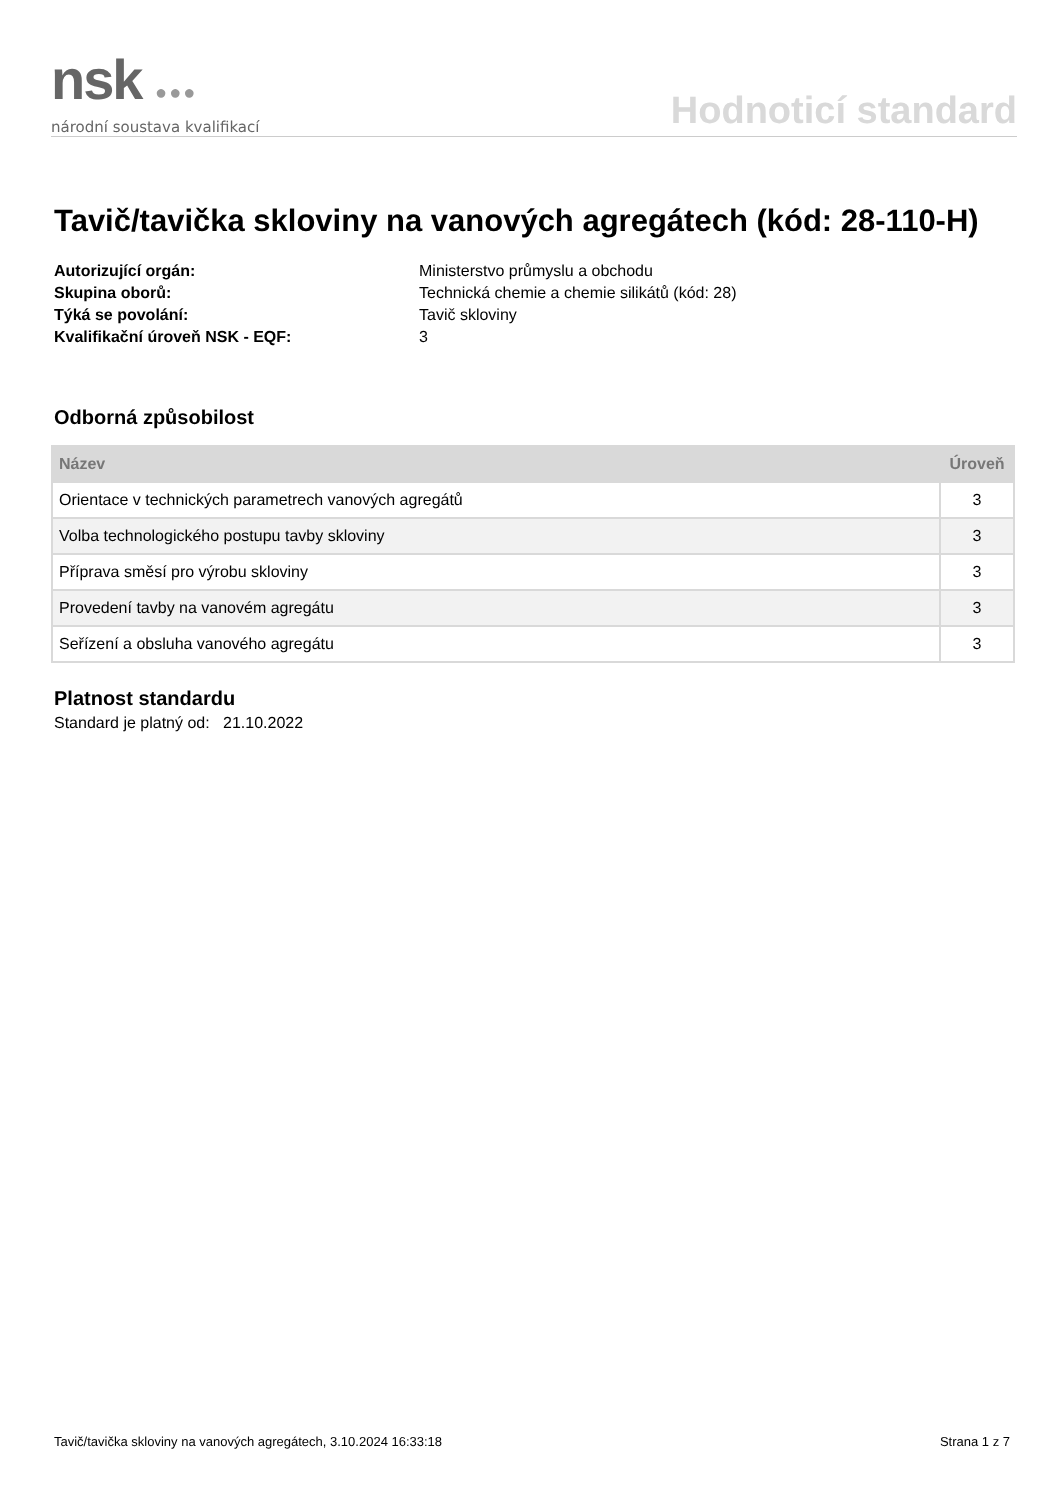nsk ●●●
národní soustava kvalifikací
Hodnoticí standard
Tavič/tavička skloviny na vanových agregátech (kód: 28-110-H)
Autorizující orgán: Ministerstvo průmyslu a obchodu Skupina oborů: Technická chemie a chemie silikátů (kód: 28) Týká se povolání: Tavič skloviny Kvalifikační úroveň NSK - EQF: 3
Odborná způsobilost
| Název | Úroveň |
| --- | --- |
| Orientace v technických parametrech vanových agregátů | 3 |
| Volba technologického postupu tavby skloviny | 3 |
| Příprava směsí pro výrobu skloviny | 3 |
| Provedení tavby na vanovém agregátu | 3 |
| Seřízení a obsluha vanového agregátu | 3 |
Platnost standardu
Standard je platný od: 21.10.2022
Tavič/tavička skloviny na vanových agregátech, 3.10.2024 16:33:18 Strana 1 z 7